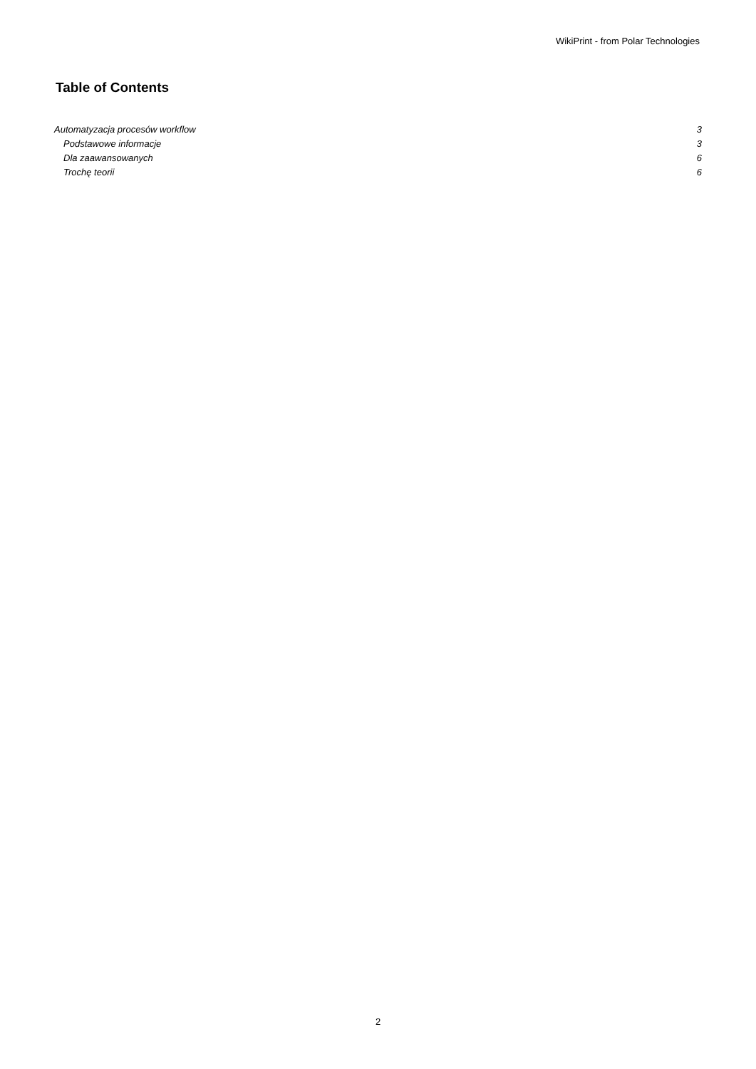WikiPrint - from Polar Technologies
Table of Contents
Automatyzacja procesów workflow 3
Podstawowe informacje 3
Dla zaawansowanych 6
Trochę teorii 6
2